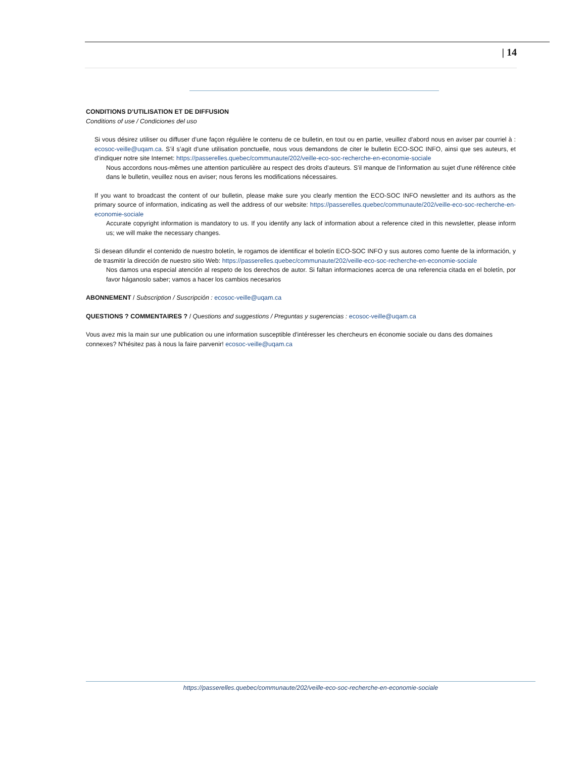| 14
CONDITIONS D’UTILISATION ET DE DIFFUSION
Conditions of use / Condiciones del uso
Si vous désirez utiliser ou diffuser d’une façon régulière le contenu de ce bulletin, en tout ou en partie, veuillez d'abord nous en aviser par courriel à : ecosoc-veille@uqam.ca. S’il s’agit d’une utilisation ponctuelle, nous vous demandons de citer le bulletin ECO-SOC INFO, ainsi que ses auteurs, et d’indiquer notre site Internet: https://passerelles.quebec/communaute/202/veille-eco-soc-recherche-en-economie-sociale
Nous accordons nous-mêmes une attention particulière au respect des droits d’auteurs. S'il manque de l'information au sujet d'une référence citée dans le bulletin, veuillez nous en aviser; nous ferons les modifications nécessaires.
If you want to broadcast the content of our bulletin, please make sure you clearly mention the ECO-SOC INFO newsletter and its authors as the primary source of information, indicating as well the address of our website: https://passerelles.quebec/communaute/202/veille-eco-soc-recherche-en-economie-sociale
Accurate copyright information is mandatory to us. If you identify any lack of information about a reference cited in this newsletter, please inform us; we will make the necessary changes.
Si desean difundir el contenido de nuestro boletín, le rogamos de identificar el boletín ECO-SOC INFO y sus autores como fuente de la información, y de trasmitir la dirección de nuestro sitio Web: https://passerelles.quebec/communaute/202/veille-eco-soc-recherche-en-economie-sociale
Nos damos una especial atención al respeto de los derechos de autor. Si faltan informaciones acerca de una referencia citada en el boletín, por favor háganoslo saber; vamos a hacer los cambios necesarios
ABONNEMENT / Subscription / Suscripción : ecosoc-veille@uqam.ca
QUESTIONS ? COMMENTAIRES ? / Questions and suggestions / Preguntas y sugerencias : ecosoc-veille@uqam.ca
Vous avez mis la main sur une publication ou une information susceptible d'intéresser les chercheurs en économie sociale ou dans des domaines connexes? N'hésitez pas à nous la faire parvenir! ecosoc-veille@uqam.ca
https://passerelles.quebec/communaute/202/veille-eco-soc-recherche-en-economie-sociale